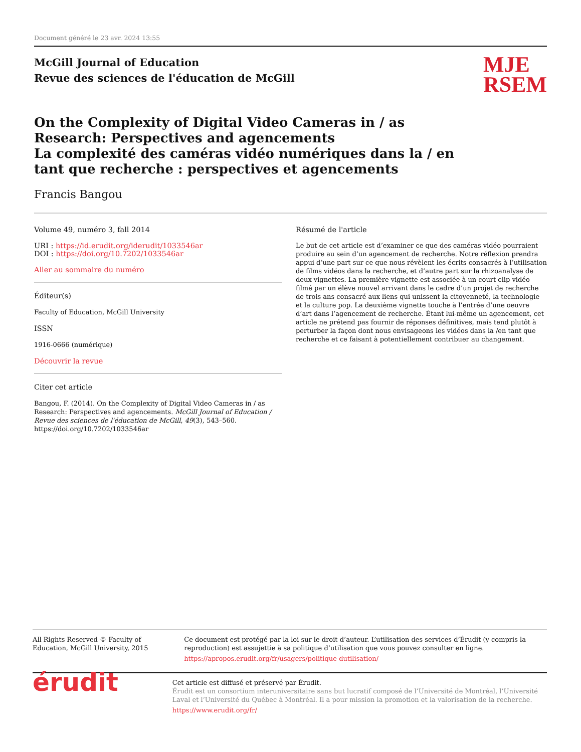Document généré le 23 avr. 2024 13:55
McGill Journal of Education
Revue des sciences de l'éducation de McGill
MJE
RSEM
On the Complexity of Digital Video Cameras in / as Research: Perspectives and agencements
La complexité des caméras vidéo numériques dans la / en tant que recherche : perspectives et agencements
Francis Bangou
Volume 49, numéro 3, fall 2014
URI : https://id.erudit.org/iderudit/1033546ar
DOI : https://doi.org/10.7202/1033546ar
Aller au sommaire du numéro
Éditeur(s)
Faculty of Education, McGill University
ISSN
1916-0666 (numérique)
Découvrir la revue
Citer cet article
Bangou, F. (2014). On the Complexity of Digital Video Cameras in / as Research: Perspectives and agencements. McGill Journal of Education / Revue des sciences de l'éducation de McGill, 49(3), 543–560. https://doi.org/10.7202/1033546ar
Résumé de l'article
Le but de cet article est d’examiner ce que des caméras vidéo pourraient produire au sein d’un agencement de recherche. Notre réflexion prendra appui d’une part sur ce que nous révèlent les écrits consacrés à l’utilisation de films vidéos dans la recherche, et d’autre part sur la rhizoanalyse de deux vignettes. La première vignette est associée à un court clip vidéo filmé par un élève nouvel arrivant dans le cadre d’un projet de recherche de trois ans consacré aux liens qui unissent la citoyenneté, la technologie et la culture pop. La deuxième vignette touche à l’entrée d’une oeuvre d’art dans l’agencement de recherche. Étant lui-même un agencement, cet article ne prétend pas fournir de réponses définitives, mais tend plutôt à perturber la façon dont nous envisageons les vidéos dans la /en tant que recherche et ce faisant à potentiellement contribuer au changement.
All Rights Reserved © Faculty of Education, McGill University, 2015
Ce document est protégé par la loi sur le droit d’auteur. L’utilisation des services d’Érudit (y compris la reproduction) est assujettie à sa politique d’utilisation que vous pouvez consulter en ligne.
https://apropos.erudit.org/fr/usagers/politique-dutilisation/
érudit
Cet article est diffusé et préservé par Érudit.
Érudit est un consortium interuniversitaire sans but lucratif composé de l’Université de Montréal, l’Université Laval et l’Université du Québec à Montréal. Il a pour mission la promotion et la valorisation de la recherche.
https://www.erudit.org/fr/